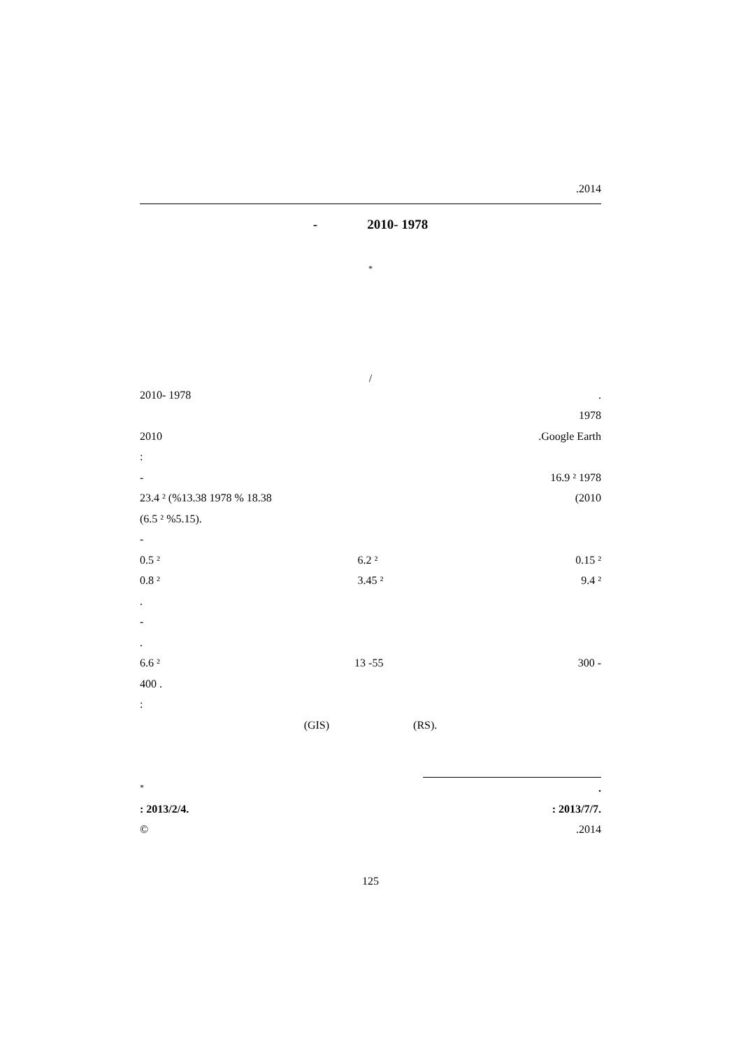.2014
- 2010- 1978
*
/
2010- 1978.
1978
2010.Google Earth
:
- 16.9 ² 1978
23.4 ² (%13.38 1978 % 18.38 (2010
(6.5 ² %5.15).
-
0.5 ² 6.2 ² 0.15 ²
0.8 ² 3.45 ² 9.4 ²
.
-
.
6.6 ² 13 -55 300 -
400 .
:
(GIS) (RS).
*.
: 2013/2/4.: 2013/7/7.
©.2014
125